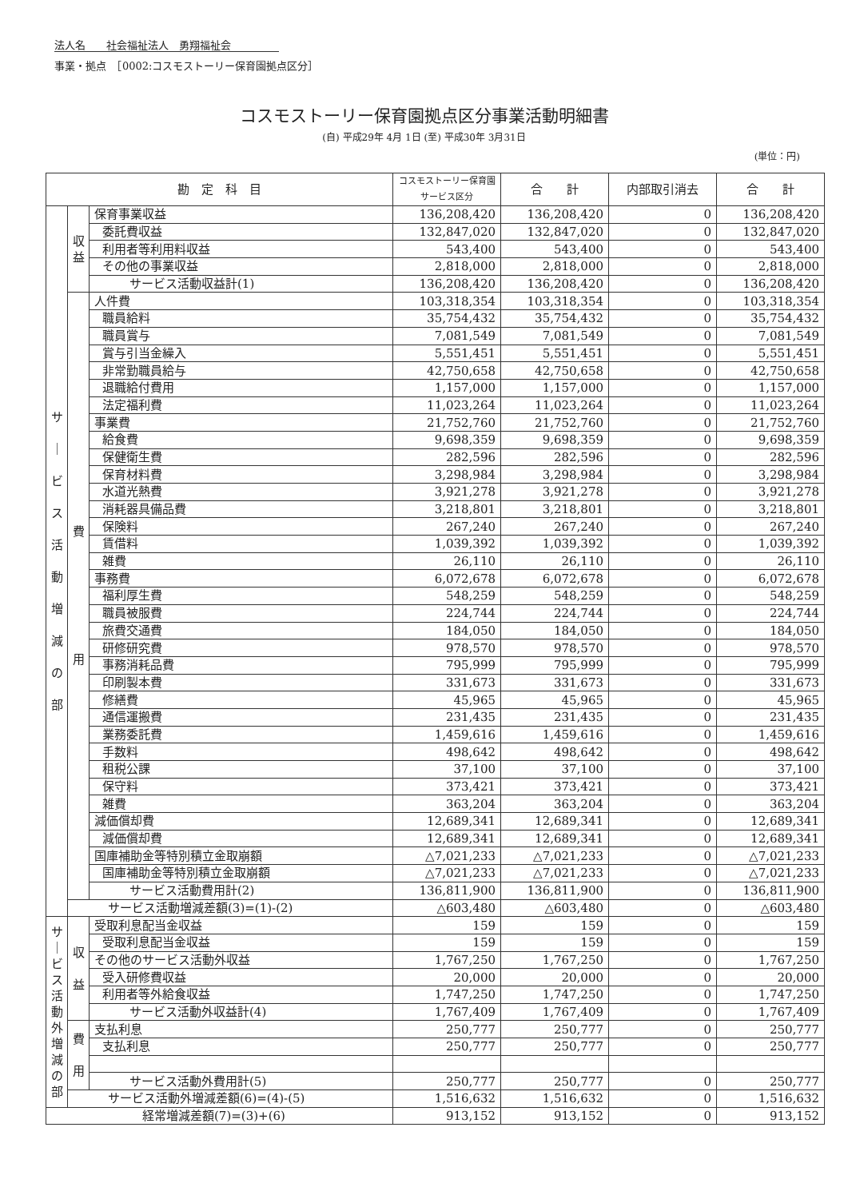法人名　　社会福祉法人　勇翔福祉会
事業・拠点　［0002:コスモストーリー保育園拠点区分］
コスモストーリー保育園拠点区分事業活動明細書
(自) 平成29年 4月 1日 (至) 平成30年 3月31日
(単位：円)
| 勘 定 科 目 | | | コスモストーリー保育園サービス区分 | 合 計 | 内部取引消去 | 合 計 |
| --- | --- | --- | --- | --- | --- | --- |
| サ ｜ ビ ス 活 動 増 減 の 部 | 収 益 | 保育事業収益 | 136,208,420 | 136,208,420 | 0 | 136,208,420 |
| | | 委託費収益 | 132,847,020 | 132,847,020 | 0 | 132,847,020 |
| | | 利用者等利用料収益 | 543,400 | 543,400 | 0 | 543,400 |
| | | その他の事業収益 | 2,818,000 | 2,818,000 | 0 | 2,818,000 |
| | | サービス活動収益計(1) | 136,208,420 | 136,208,420 | 0 | 136,208,420 |
| | 費 用 | 人件費 | 103,318,354 | 103,318,354 | 0 | 103,318,354 |
| | | 職員給料 | 35,754,432 | 35,754,432 | 0 | 35,754,432 |
| | | 職員賞与 | 7,081,549 | 7,081,549 | 0 | 7,081,549 |
| | | 賞与引当金繰入 | 5,551,451 | 5,551,451 | 0 | 5,551,451 |
| | | 非常勤職員給与 | 42,750,658 | 42,750,658 | 0 | 42,750,658 |
| | | 退職給付費用 | 1,157,000 | 1,157,000 | 0 | 1,157,000 |
| | | 法定福利費 | 11,023,264 | 11,023,264 | 0 | 11,023,264 |
| | | 事業費 | 21,752,760 | 21,752,760 | 0 | 21,752,760 |
| | | 給食費 | 9,698,359 | 9,698,359 | 0 | 9,698,359 |
| | | 保健衛生費 | 282,596 | 282,596 | 0 | 282,596 |
| | | 保育材料費 | 3,298,984 | 3,298,984 | 0 | 3,298,984 |
| | | 水道光熱費 | 3,921,278 | 3,921,278 | 0 | 3,921,278 |
| | | 消耗器具備品費 | 3,218,801 | 3,218,801 | 0 | 3,218,801 |
| | | 保険料 | 267,240 | 267,240 | 0 | 267,240 |
| | | 賃借料 | 1,039,392 | 1,039,392 | 0 | 1,039,392 |
| | | 雑費 | 26,110 | 26,110 | 0 | 26,110 |
| | | 事務費 | 6,072,678 | 6,072,678 | 0 | 6,072,678 |
| | | 福利厚生費 | 548,259 | 548,259 | 0 | 548,259 |
| | | 職員被服費 | 224,744 | 224,744 | 0 | 224,744 |
| | | 旅費交通費 | 184,050 | 184,050 | 0 | 184,050 |
| | | 研修研究費 | 978,570 | 978,570 | 0 | 978,570 |
| | | 事務消耗品費 | 795,999 | 795,999 | 0 | 795,999 |
| | | 印刷製本費 | 331,673 | 331,673 | 0 | 331,673 |
| | | 修繕費 | 45,965 | 45,965 | 0 | 45,965 |
| | | 通信運搬費 | 231,435 | 231,435 | 0 | 231,435 |
| | | 業務委託費 | 1,459,616 | 1,459,616 | 0 | 1,459,616 |
| | | 手数料 | 498,642 | 498,642 | 0 | 498,642 |
| | | 租税公課 | 37,100 | 37,100 | 0 | 37,100 |
| | | 保守料 | 373,421 | 373,421 | 0 | 373,421 |
| | | 雑費 | 363,204 | 363,204 | 0 | 363,204 |
| | | 減価償却費 | 12,689,341 | 12,689,341 | 0 | 12,689,341 |
| | | 減価償却費 | 12,689,341 | 12,689,341 | 0 | 12,689,341 |
| | | 国庫補助金等特別積立金取崩額 | △7,021,233 | △7,021,233 | 0 | △7,021,233 |
| | | 国庫補助金等特別積立金取崩額 | △7,021,233 | △7,021,233 | 0 | △7,021,233 |
| | | サービス活動費用計(2) | 136,811,900 | 136,811,900 | 0 | 136,811,900 |
| | サービス活動増減差額(3)=(1)-(2) | | △603,480 | △603,480 | 0 | △603,480 |
| サ ｜ ビ ス 活 動 外 増 減 の 部 | 収 益 | 受取利息配当金収益 | 159 | 159 | 0 | 159 |
| | | 受取利息配当金収益 | 159 | 159 | 0 | 159 |
| | | その他のサービス活動外収益 | 1,767,250 | 1,767,250 | 0 | 1,767,250 |
| | | 受入研修費収益 | 20,000 | 20,000 | 0 | 20,000 |
| | | 利用者等外給食収益 | 1,747,250 | 1,747,250 | 0 | 1,747,250 |
| | | サービス活動外収益計(4) | 1,767,409 | 1,767,409 | 0 | 1,767,409 |
| | 費 用 | 支払利息 | 250,777 | 250,777 | 0 | 250,777 |
| | | 支払利息 | 250,777 | 250,777 | 0 | 250,777 |
| | | サービス活動外費用計(5) | 250,777 | 250,777 | 0 | 250,777 |
| | サービス活動外増減差額(6)=(4)-(5) | | 1,516,632 | 1,516,632 | 0 | 1,516,632 |
| 経常増減差額(7)=(3)+(6) | | | 913,152 | 913,152 | 0 | 913,152 |